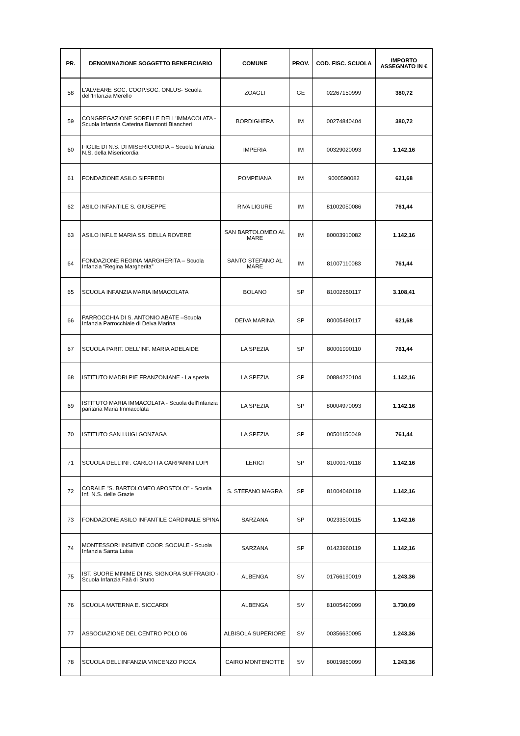| PR. | DENOMINAZIONE SOGGETTO BENEFICIARIO | COMUNE | PROV. | COD. FISC. SCUOLA | IMPORTO ASSEGNATO IN € |
| --- | --- | --- | --- | --- | --- |
| 58 | L'ALVEARE SOC. COOP.SOC. ONLUS- Scuola dell'Infanzia Merello | ZOAGLI | GE | 02267150999 | 380,72 |
| 59 | CONGREGAZIONE SORELLE DELL'IMMACOLATA - Scuola Infanzia Caterina Biamonti Biancheri | BORDIGHERA | IM | 00274840404 | 380,72 |
| 60 | FIGLIE DI N.S. DI MISERICORDIA – Scuola Infanzia N.S. della Misericordia | IMPERIA | IM | 00329020093 | 1.142,16 |
| 61 | FONDAZIONE ASILO SIFFREDI | POMPEIANA | IM | 9000590082 | 621,68 |
| 62 | ASILO INFANTILE S. GIUSEPPE | RIVA LIGURE | IM | 81002050086 | 761,44 |
| 63 | ASILO INF.LE MARIA SS. DELLA ROVERE | SAN BARTOLOMEO AL MARE | IM | 80003910082 | 1.142,16 |
| 64 | FONDAZIONE REGINA MARGHERITA – Scuola Infanzia “Regina Margherita” | SANTO STEFANO AL MARE | IM | 81007110083 | 761,44 |
| 65 | SCUOLA INFANZIA MARIA IMMACOLATA | BOLANO | SP | 81002650117 | 3.108,41 |
| 66 | PARROCCHIA DI S. ANTONIO ABATE –Scuola Infanzia Parrocchiale di Deiva Marina | DEIVA MARINA | SP | 80005490117 | 621,68 |
| 67 | SCUOLA PARIT. DELL'INF. MARIA ADELAIDE | LA SPEZIA | SP | 80001990110 | 761,44 |
| 68 | ISTITUTO MADRI PIE FRANZONIANE - La spezia | LA SPEZIA | SP | 00884220104 | 1.142,16 |
| 69 | ISTITUTO MARIA IMMACOLATA - Scuola dell'Infanzia paritaria Maria Immacolata | LA SPEZIA | SP | 80004970093 | 1.142,16 |
| 70 | ISTITUTO SAN LUIGI GONZAGA | LA SPEZIA | SP | 00501150049 | 761,44 |
| 71 | SCUOLA DELL'INF. CARLOTTA CARPANINI LUPI | LERICI | SP | 81000170118 | 1.142,16 |
| 72 | CORALE "S. BARTOLOMEO APOSTOLO" - Scuola Inf. N.S. delle Grazie | S. STEFANO MAGRA | SP | 81004040119 | 1.142,16 |
| 73 | FONDAZIONE ASILO INFANTILE CARDINALE SPINA | SARZANA | SP | 00233500115 | 1.142,16 |
| 74 | MONTESSORI INSIEME COOP. SOCIALE - Scuola Infanzia Santa Luisa | SARZANA | SP | 01423960119 | 1.142,16 |
| 75 | IST. SUORE MINIME DI NS. SIGNORA SUFFRAGIO - Scuola Infanzia Faà di Bruno | ALBENGA | SV | 01766190019 | 1.243,36 |
| 76 | SCUOLA MATERNA E. SICCARDI | ALBENGA | SV | 81005490099 | 3.730,09 |
| 77 | ASSOCIAZIONE DEL CENTRO POLO 06 | ALBISOLA SUPERIORE | SV | 00356630095 | 1.243,36 |
| 78 | SCUOLA DELL’INFANZIA VINCENZO PICCA | CAIRO MONTENOTTE | SV | 80019860099 | 1.243,36 |